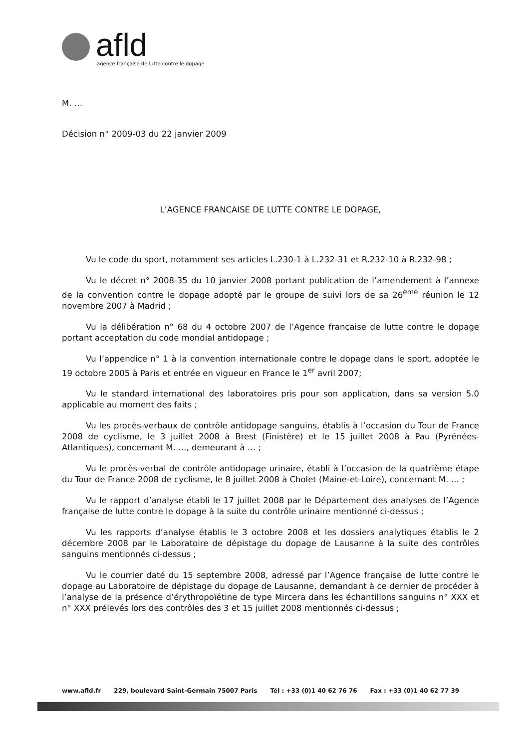afld
agence française de lutte contre le dopage
M. …
Décision n° 2009-03 du 22 janvier 2009
L’AGENCE FRANCAISE DE LUTTE CONTRE LE DOPAGE,
Vu le code du sport, notamment ses articles L.230-1 à L.232-31 et R.232-10 à R.232-98 ;
Vu le décret n° 2008-35 du 10 janvier 2008 portant publication de l’amendement à l’annexe de la convention contre le dopage adopté par le groupe de suivi lors de sa 26<sup>ème</sup> réunion le 12 novembre 2007 à Madrid ;
Vu la délibération n° 68 du 4 octobre 2007 de l’Agence française de lutte contre le dopage portant acceptation du code mondial antidopage ;
Vu l’appendice n° 1 à la convention internationale contre le dopage dans le sport, adoptée le 19 octobre 2005 à Paris et entrée en vigueur en France le 1<sup>er</sup> avril 2007;
Vu le standard international des laboratoires pris pour son application, dans sa version 5.0 applicable au moment des faits ;
Vu les procès-verbaux de contrôle antidopage sanguins, établis à l’occasion du Tour de France 2008 de cyclisme, le 3 juillet 2008 à Brest (Finistère) et le 15 juillet 2008 à Pau (Pyrénées-Atlantiques), concernant M. …, demeurant à … ;
Vu le procès-verbal de contrôle antidopage urinaire, établi à l’occasion de la quatrième étape du Tour de France 2008 de cyclisme, le 8 juillet 2008 à Cholet (Maine-et-Loire), concernant M. … ;
Vu le rapport d’analyse établi le 17 juillet 2008 par le Département des analyses de l’Agence française de lutte contre le dopage à la suite du contrôle urinaire mentionné ci-dessus ;
Vu les rapports d’analyse établis le 3 octobre 2008 et les dossiers analytiques établis le 2 décembre 2008 par le Laboratoire de dépistage du dopage de Lausanne à la suite des contrôles sanguins mentionnés ci-dessus ;
Vu le courrier daté du 15 septembre 2008, adressé par l’Agence française de lutte contre le dopage au Laboratoire de dépistage du dopage de Lausanne, demandant à ce dernier de procéder à l’analyse de la présence d’érythropoïétine de type Mircera dans les échantillons sanguins n° XXX et n° XXX prélevés lors des contrôles des 3 et 15 juillet 2008 mentionnés ci-dessus ;
www.afld.fr 229, boulevard Saint-Germain 75007 Paris Tél : +33 (0)1 40 62 76 76 Fax : +33 (0)1 40 62 77 39